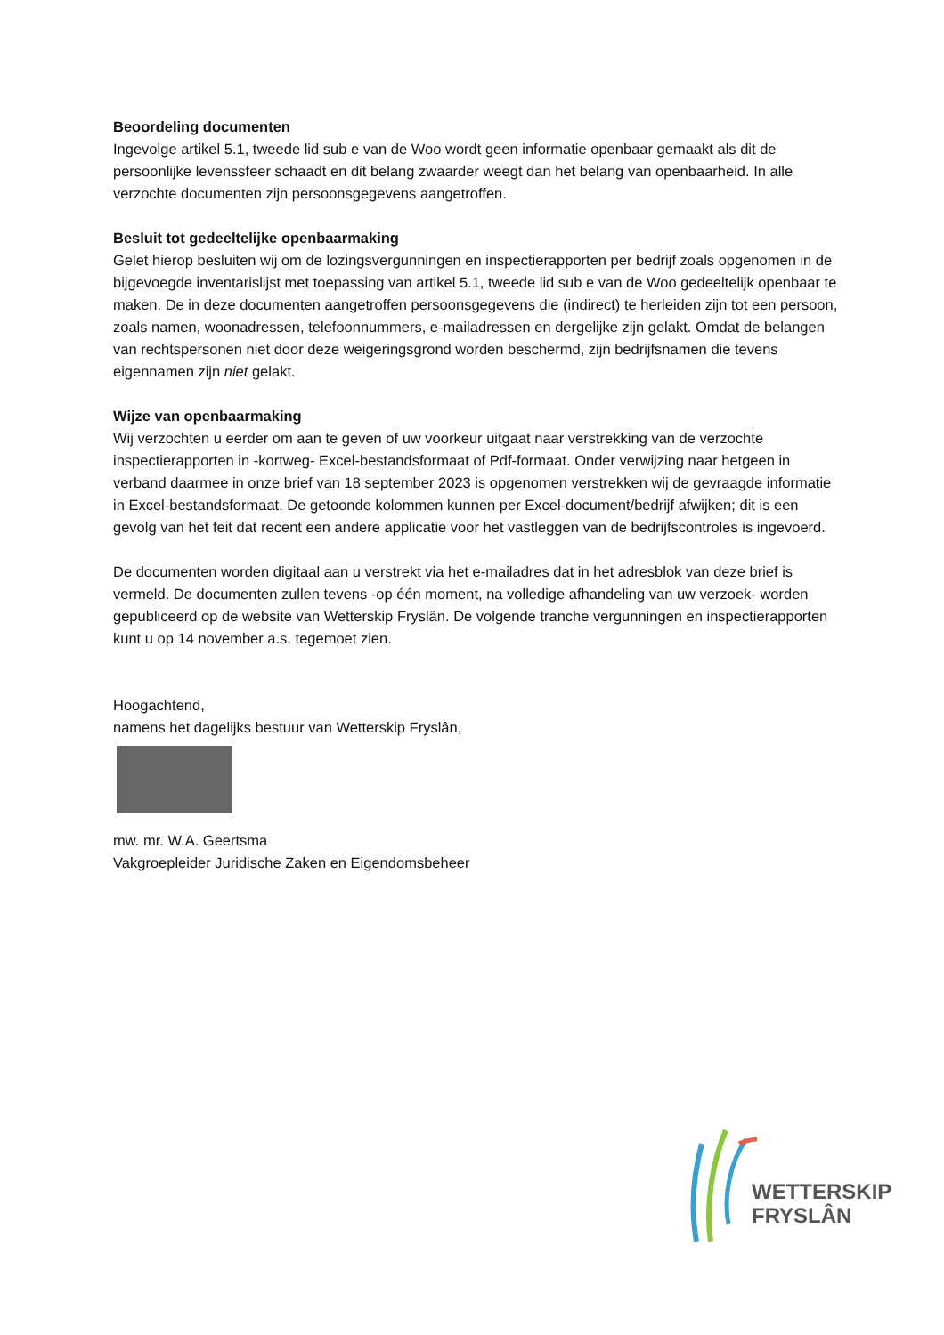Beoordeling documenten
Ingevolge artikel 5.1, tweede lid sub e van de Woo wordt geen informatie openbaar gemaakt als dit de persoonlijke levenssfeer schaadt en dit belang zwaarder weegt dan het belang van openbaarheid. In alle verzochte documenten zijn persoonsgegevens aangetroffen.
Besluit tot gedeeltelijke openbaarmaking
Gelet hierop besluiten wij om de lozingsvergunningen en inspectierapporten per bedrijf zoals opgenomen in de bijgevoegde inventarislijst met toepassing van artikel 5.1, tweede lid sub e van de Woo gedeeltelijk openbaar te maken. De in deze documenten aangetroffen persoonsgegevens die (indirect) te herleiden zijn tot een persoon, zoals namen, woonadressen, telefoonnummers, e-mailadressen en dergelijke zijn gelakt. Omdat de belangen van rechtspersonen niet door deze weigeringsgrond worden beschermd, zijn bedrijfsnamen die tevens eigennamen zijn niet gelakt.
Wijze van openbaarmaking
Wij verzochten u eerder om aan te geven of uw voorkeur uitgaat naar verstrekking van de verzochte inspectierapporten in -kortweg- Excel-bestandsformaat of Pdf-formaat. Onder verwijzing naar hetgeen in verband daarmee in onze brief van 18 september 2023 is opgenomen verstrekken wij de gevraagde informatie in Excel-bestandsformaat. De getoonde kolommen kunnen per Excel-document/bedrijf afwijken; dit is een gevolg van het feit dat recent een andere applicatie voor het vastleggen van de bedrijfscontroles is ingevoerd.
De documenten worden digitaal aan u verstrekt via het e-mailadres dat in het adresblok van deze brief is vermeld. De documenten zullen tevens -op één moment, na volledige afhandeling van uw verzoek- worden gepubliceerd op de website van Wetterskip Fryslân. De volgende tranche vergunningen en inspectierapporten kunt u op 14 november a.s. tegemoet zien.
Hoogachtend,
namens het dagelijks bestuur van Wetterskip Fryslân,
mw. mr. W.A. Geertsma
Vakgroepleider Juridische Zaken en Eigendomsbeheer
WETTERSKIP
FRYSLÂN